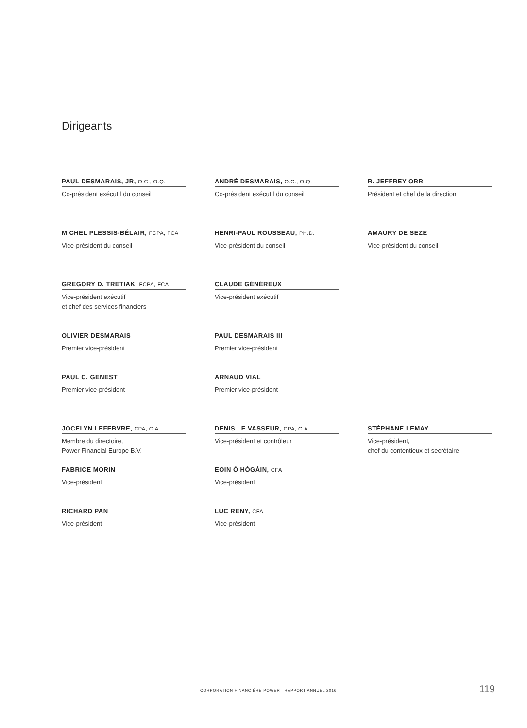Dirigeants
PAUL DESMARAIS, JR, O.C., O.Q.
Co-président exécutif du conseil
ANDRÉ DESMARAIS, O.C., O.Q.
Co-président exécutif du conseil
R. JEFFREY ORR
Président et chef de la direction
MICHEL PLESSIS-BÉLAIR, FCPA, FCA
Vice-président du conseil
HENRI-PAUL ROUSSEAU, PH.D.
Vice-président du conseil
AMAURY DE SEZE
Vice-président du conseil
GREGORY D. TRETIAK, FCPA, FCA
Vice-président exécutif
et chef des services financiers
CLAUDE GÉNÉREUX
Vice-président exécutif
OLIVIER DESMARAIS
Premier vice-président
PAUL DESMARAIS III
Premier vice-président
PAUL C. GENEST
Premier vice-président
ARNAUD VIAL
Premier vice-président
JOCELYN LEFEBVRE, CPA, C.A.
Membre du directoire,
Power Financial Europe B.V.
DENIS LE VASSEUR, CPA, C.A.
Vice-président et contrôleur
STÉPHANE LEMAY
Vice-président,
chef du contentieux et secrétaire
FABRICE MORIN
Vice-président
EOIN Ó HÓGÁIN, CFA
Vice-président
RICHARD PAN
Vice-président
LUC RENY, CFA
Vice-président
CORPORATION FINANCIÈRE POWER RAPPORT ANNUEL 2016
119